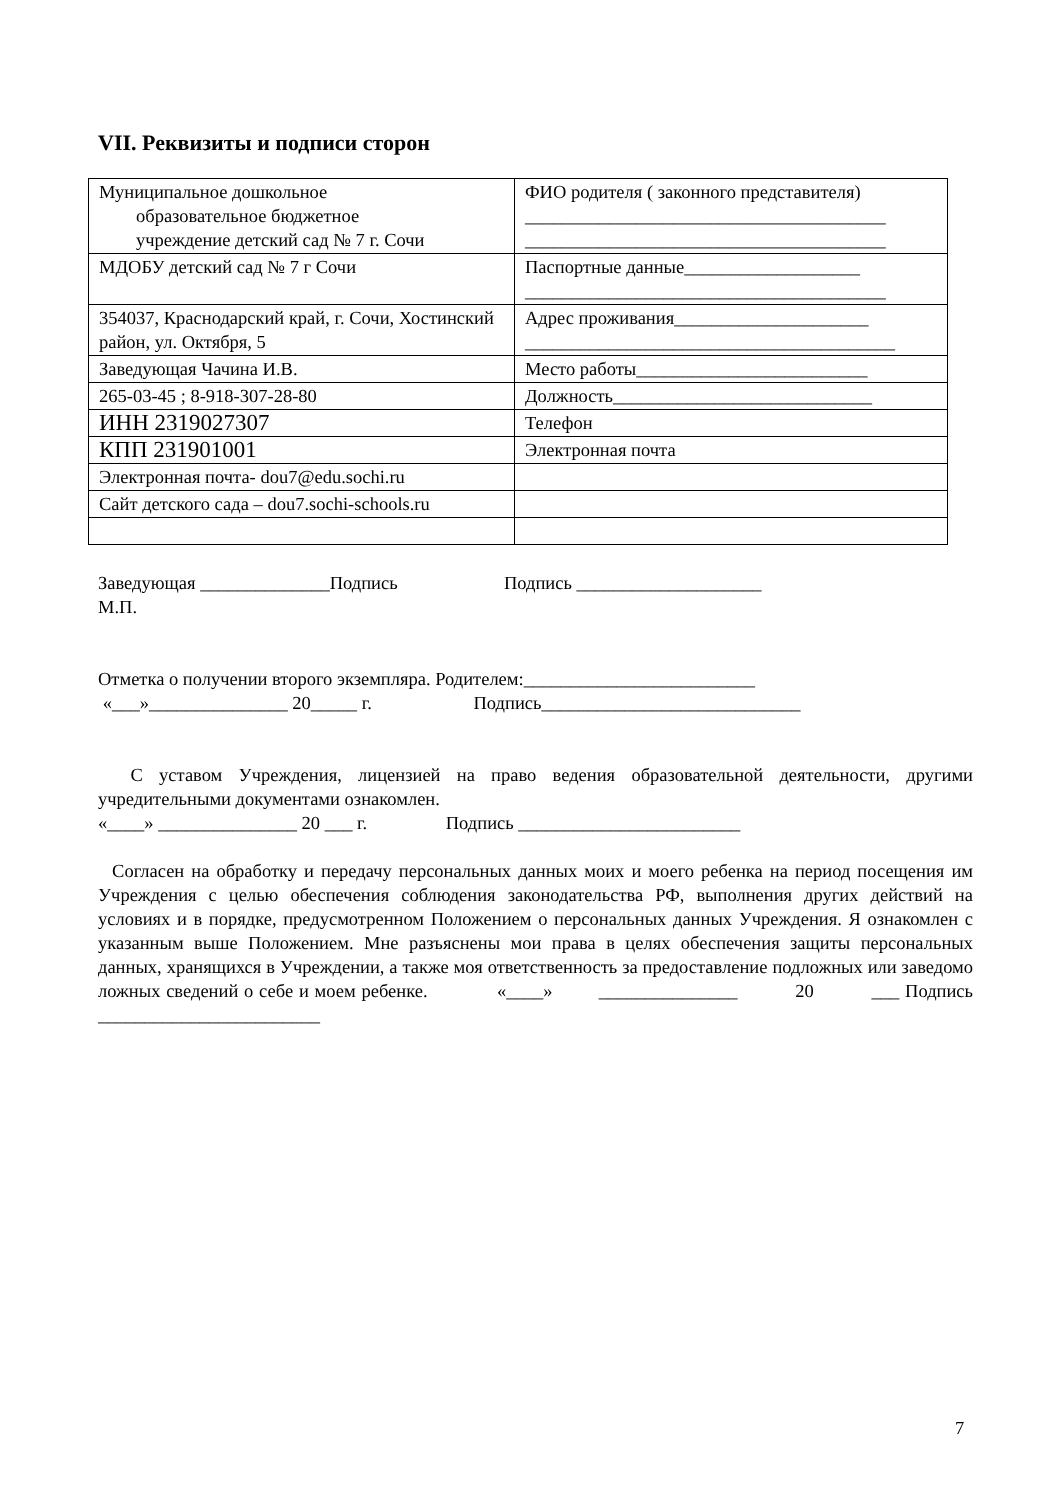VII. Реквизиты и подписи сторон
| Муниципальное дошкольное образовательное бюджетное учреждение детский сад № 7 г. Сочи | ФИО родителя ( законного представителя) _______________________________________ _______________________________________ |
| МДОБУ детский сад № 7 г Сочи | Паспортные данные___________________ _______________________________________ |
| 354037, Краснодарский край, г. Сочи, Хостинский район, ул. Октября, 5 | Адрес проживания_____________________ ________________________________________ |
| Заведующая Чачина И.В. | Место работы_________________________ |
| 265-03-45 ; 8-918-307-28-80 | Должность____________________________ |
| ИНН 2319027307 | Телефон |
| КПП 231901001 | Электронная почта |
| Электронная почта- dou7@edu.sochi.ru | |
| Сайт детского сада – dou7.sochi-schools.ru | |
Заведующая ______________Подпись Подпись ____________________
М.П.
Отметка о получении второго экземпляра. Родителем:_________________________
«___»_______________ 20_____ г. Подпись____________________________
С уставом Учреждения, лицензией на право ведения образовательной деятельности, другими учредительными документами ознакомлен.
«____» _______________ 20 ___ г. Подпись ________________________
Согласен на обработку и передачу персональных данных моих и моего ребенка на период посещения им Учреждения с целью обеспечения соблюдения законодательства РФ, выполнения других действий на условиях и в порядке, предусмотренном Положением о персональных данных Учреждения. Я ознакомлен с указанным выше Положением. Мне разъяснены мои права в целях обеспечения защиты персональных данных, хранящихся в Учреждении, а также моя ответственность за предоставление подложных или заведомо ложных сведений о себе и моем ребенке. «____» _______________ 20 ___ Подпись ________________________
7